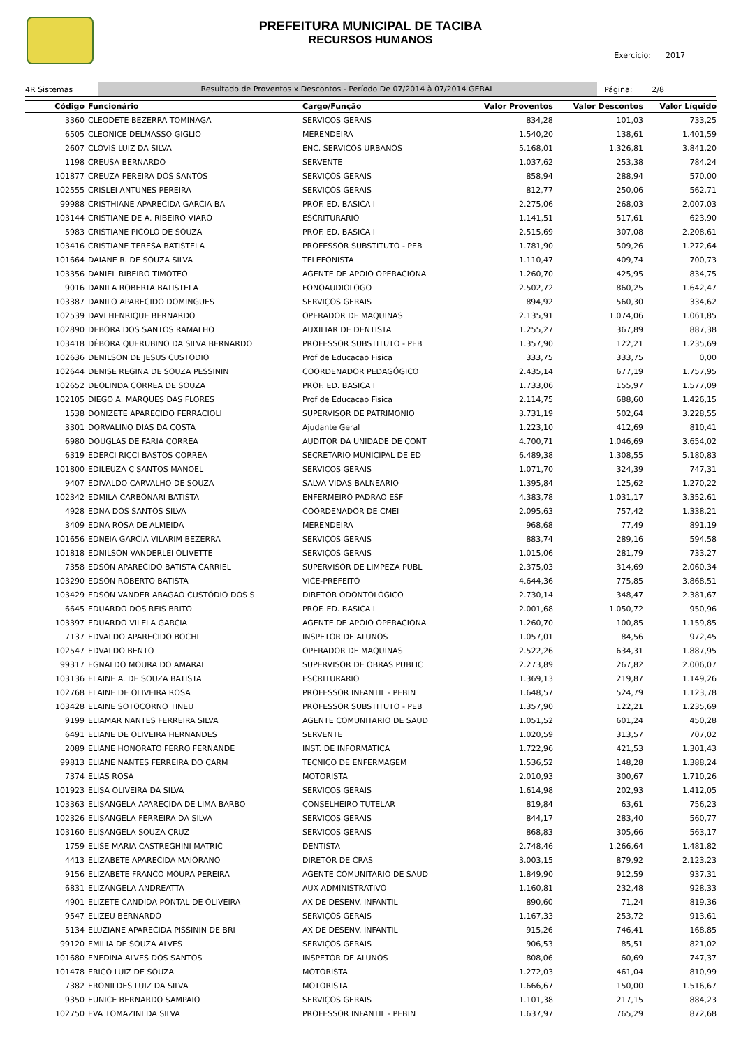PREFEITURA MUNICIPAL DE TACIBA
RECURSOS HUMANOS
Exercício: 2017
4R Sistemas Resultado de Proventos x Descontos - Período De 07/2014 à 07/2014 GERAL Página: 2/8
| Código | Funcionário | Cargo/Função | Valor Proventos | Valor Descontos | Valor Líquido |
| --- | --- | --- | --- | --- | --- |
| 3360 | CLEODETE BEZERRA TOMINAGA | SERVIÇOS GERAIS | 834,28 | 101,03 | 733,25 |
| 6505 | CLEONICE DELMASSO GIGLIO | MERENDEIRA | 1.540,20 | 138,61 | 1.401,59 |
| 2607 | CLOVIS LUIZ DA SILVA | ENC. SERVICOS URBANOS | 5.168,01 | 1.326,81 | 3.841,20 |
| 1198 | CREUSA BERNARDO | SERVENTE | 1.037,62 | 253,38 | 784,24 |
| 101877 | CREUZA PEREIRA DOS SANTOS | SERVIÇOS GERAIS | 858,94 | 288,94 | 570,00 |
| 102555 | CRISLEI ANTUNES PEREIRA | SERVIÇOS GERAIS | 812,77 | 250,06 | 562,71 |
| 99988 | CRISTHIANE APARECIDA GARCIA BA | PROF. ED. BASICA I | 2.275,06 | 268,03 | 2.007,03 |
| 103144 | CRISTIANE DE A. RIBEIRO VIARO | ESCRITURARIO | 1.141,51 | 517,61 | 623,90 |
| 5983 | CRISTIANE PICOLO DE SOUZA | PROF. ED. BASICA I | 2.515,69 | 307,08 | 2.208,61 |
| 103416 | CRISTIANE TERESA BATISTELA | PROFESSOR SUBSTITUTO - PEB | 1.781,90 | 509,26 | 1.272,64 |
| 101664 | DAIANE R. DE SOUZA SILVA | TELEFONISTA | 1.110,47 | 409,74 | 700,73 |
| 103356 | DANIEL RIBEIRO TIMOTEO | AGENTE DE APOIO OPERACIONA | 1.260,70 | 425,95 | 834,75 |
| 9016 | DANILA ROBERTA BATISTELA | FONOAUDIOLOGO | 2.502,72 | 860,25 | 1.642,47 |
| 103387 | DANILO APARECIDO DOMINGUES | SERVIÇOS GERAIS | 894,92 | 560,30 | 334,62 |
| 102539 | DAVI HENRIQUE BERNARDO | OPERADOR DE MAQUINAS | 2.135,91 | 1.074,06 | 1.061,85 |
| 102890 | DEBORA DOS SANTOS RAMALHO | AUXILIAR DE DENTISTA | 1.255,27 | 367,89 | 887,38 |
| 103418 | DÉBORA QUERUBINO DA SILVA BERNARDO | PROFESSOR SUBSTITUTO - PEB | 1.357,90 | 122,21 | 1.235,69 |
| 102636 | DENILSON DE JESUS CUSTODIO | Prof de Educacao Fisica | 333,75 | 333,75 | 0,00 |
| 102644 | DENISE REGINA DE SOUZA PESSININ | COORDENADOR PEDAGÓGICO | 2.435,14 | 677,19 | 1.757,95 |
| 102652 | DEOLINDA CORREA DE SOUZA | PROF. ED. BASICA I | 1.733,06 | 155,97 | 1.577,09 |
| 102105 | DIEGO A. MARQUES DAS FLORES | Prof de Educacao Fisica | 2.114,75 | 688,60 | 1.426,15 |
| 1538 | DONIZETE APARECIDO FERRACIOLI | SUPERVISOR DE PATRIMONIO | 3.731,19 | 502,64 | 3.228,55 |
| 3301 | DORVALINO DIAS DA COSTA | Ajudante Geral | 1.223,10 | 412,69 | 810,41 |
| 6980 | DOUGLAS DE FARIA CORREA | AUDITOR DA UNIDADE DE CONT | 4.700,71 | 1.046,69 | 3.654,02 |
| 6319 | EDERCI RICCI BASTOS CORREA | SECRETARIO MUNICIPAL DE ED | 6.489,38 | 1.308,55 | 5.180,83 |
| 101800 | EDILEUZA C SANTOS MANOEL | SERVIÇOS GERAIS | 1.071,70 | 324,39 | 747,31 |
| 9407 | EDIVALDO CARVALHO DE SOUZA | SALVA VIDAS BALNEARIO | 1.395,84 | 125,62 | 1.270,22 |
| 102342 | EDMILA CARBONARI BATISTA | ENFERMEIRO PADRAO ESF | 4.383,78 | 1.031,17 | 3.352,61 |
| 4928 | EDNA DOS SANTOS SILVA | COORDENADOR DE CMEI | 2.095,63 | 757,42 | 1.338,21 |
| 3409 | EDNA ROSA DE ALMEIDA | MERENDEIRA | 968,68 | 77,49 | 891,19 |
| 101656 | EDNEIA GARCIA VILARIM BEZERRA | SERVIÇOS GERAIS | 883,74 | 289,16 | 594,58 |
| 101818 | EDNILSON VANDERLEI OLIVETTE | SERVIÇOS GERAIS | 1.015,06 | 281,79 | 733,27 |
| 7358 | EDSON APARECIDO BATISTA CARRIEL | SUPERVISOR DE LIMPEZA PUBL | 2.375,03 | 314,69 | 2.060,34 |
| 103290 | EDSON ROBERTO BATISTA | VICE-PREFEITO | 4.644,36 | 775,85 | 3.868,51 |
| 103429 | EDSON VANDER ARAGÃO CUSTÓDIO DOS S | DIRETOR ODONTOLÓGICO | 2.730,14 | 348,47 | 2.381,67 |
| 6645 | EDUARDO DOS REIS BRITO | PROF. ED. BASICA I | 2.001,68 | 1.050,72 | 950,96 |
| 103397 | EDUARDO VILELA GARCIA | AGENTE DE APOIO OPERACIONA | 1.260,70 | 100,85 | 1.159,85 |
| 7137 | EDVALDO APARECIDO BOCHI | INSPETOR DE ALUNOS | 1.057,01 | 84,56 | 972,45 |
| 102547 | EDVALDO BENTO | OPERADOR DE MAQUINAS | 2.522,26 | 634,31 | 1.887,95 |
| 99317 | EGNALDO MOURA DO AMARAL | SUPERVISOR DE OBRAS PUBLIC | 2.273,89 | 267,82 | 2.006,07 |
| 103136 | ELAINE A. DE SOUZA BATISTA | ESCRITURARIO | 1.369,13 | 219,87 | 1.149,26 |
| 102768 | ELAINE DE OLIVEIRA ROSA | PROFESSOR INFANTIL - PEBIN | 1.648,57 | 524,79 | 1.123,78 |
| 103428 | ELAINE SOTOCORNO TINEU | PROFESSOR SUBSTITUTO - PEB | 1.357,90 | 122,21 | 1.235,69 |
| 9199 | ELIAMAR NANTES FERREIRA SILVA | AGENTE COMUNITARIO DE SAUD | 1.051,52 | 601,24 | 450,28 |
| 6491 | ELIANE DE OLIVEIRA HERNANDES | SERVENTE | 1.020,59 | 313,57 | 707,02 |
| 2089 | ELIANE HONORATO FERRO FERNANDE | INST. DE INFORMATICA | 1.722,96 | 421,53 | 1.301,43 |
| 99813 | ELIANE NANTES FERREIRA DO CARM | TECNICO DE ENFERMAGEM | 1.536,52 | 148,28 | 1.388,24 |
| 7374 | ELIAS ROSA | MOTORISTA | 2.010,93 | 300,67 | 1.710,26 |
| 101923 | ELISA OLIVEIRA DA SILVA | SERVIÇOS GERAIS | 1.614,98 | 202,93 | 1.412,05 |
| 103363 | ELISANGELA APARECIDA DE LIMA BARBO | CONSELHEIRO TUTELAR | 819,84 | 63,61 | 756,23 |
| 102326 | ELISANGELA FERREIRA DA SILVA | SERVIÇOS GERAIS | 844,17 | 283,40 | 560,77 |
| 103160 | ELISANGELA SOUZA CRUZ | SERVIÇOS GERAIS | 868,83 | 305,66 | 563,17 |
| 1759 | ELISE MARIA CASTREGHINI MATRIC | DENTISTA | 2.748,46 | 1.266,64 | 1.481,82 |
| 4413 | ELIZABETE APARECIDA MAIORANO | DIRETOR DE CRAS | 3.003,15 | 879,92 | 2.123,23 |
| 9156 | ELIZABETE FRANCO MOURA PEREIRA | AGENTE COMUNITARIO DE SAUD | 1.849,90 | 912,59 | 937,31 |
| 6831 | ELIZANGELA ANDREATTA | AUX ADMINISTRATIVO | 1.160,81 | 232,48 | 928,33 |
| 4901 | ELIZETE CANDIDA PONTAL DE OLIVEIRA | AX DE DESENV. INFANTIL | 890,60 | 71,24 | 819,36 |
| 9547 | ELIZEU BERNARDO | SERVIÇOS GERAIS | 1.167,33 | 253,72 | 913,61 |
| 5134 | ELUZIANE APARECIDA PISSININ DE BRI | AX DE DESENV. INFANTIL | 915,26 | 746,41 | 168,85 |
| 99120 | EMILIA DE SOUZA ALVES | SERVIÇOS GERAIS | 906,53 | 85,51 | 821,02 |
| 101680 | ENEDINA ALVES DOS SANTOS | INSPETOR DE ALUNOS | 808,06 | 60,69 | 747,37 |
| 101478 | ERICO LUIZ DE SOUZA | MOTORISTA | 1.272,03 | 461,04 | 810,99 |
| 7382 | ERONILDES LUIZ DA SILVA | MOTORISTA | 1.666,67 | 150,00 | 1.516,67 |
| 9350 | EUNICE BERNARDO SAMPAIO | SERVIÇOS GERAIS | 1.101,38 | 217,15 | 884,23 |
| 102750 | EVA TOMAZINI DA SILVA | PROFESSOR INFANTIL - PEBIN | 1.637,97 | 765,29 | 872,68 |